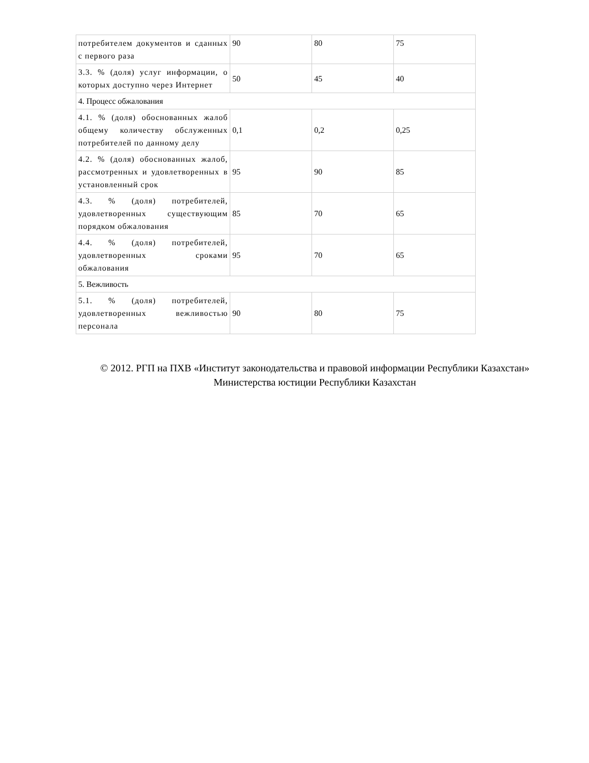| потребителем документов и сданных с первого раза | 90 | 80 | 75 |
| 3.3. % (доля) услуг информации, о которых доступно через Интернет | 50 | 45 | 40 |
| 4. Процесс обжалования | | | |
| 4.1. % (доля) обоснованных жалоб общему количеству обслуженных потребителей по данному делу | 0,1 | 0,2 | 0,25 |
| 4.2. % (доля) обоснованных жалоб, рассмотренных и удовлетворенных в установленный срок | 95 | 90 | 85 |
| 4.3. % (доля) потребителей, удовлетворенных существующим порядком обжалования | 85 | 70 | 65 |
| 4.4. % (доля) потребителей, удовлетворенных сроками обжалования | 95 | 70 | 65 |
| 5. Вежливость | | | |
| 5.1. % (доля) потребителей, удовлетворенных вежливостью персонала | 90 | 80 | 75 |
© 2012. РГП на ПХВ «Институт законодательства и правовой информации Республики Казахстан»
Министерства юстиции Республики Казахстан